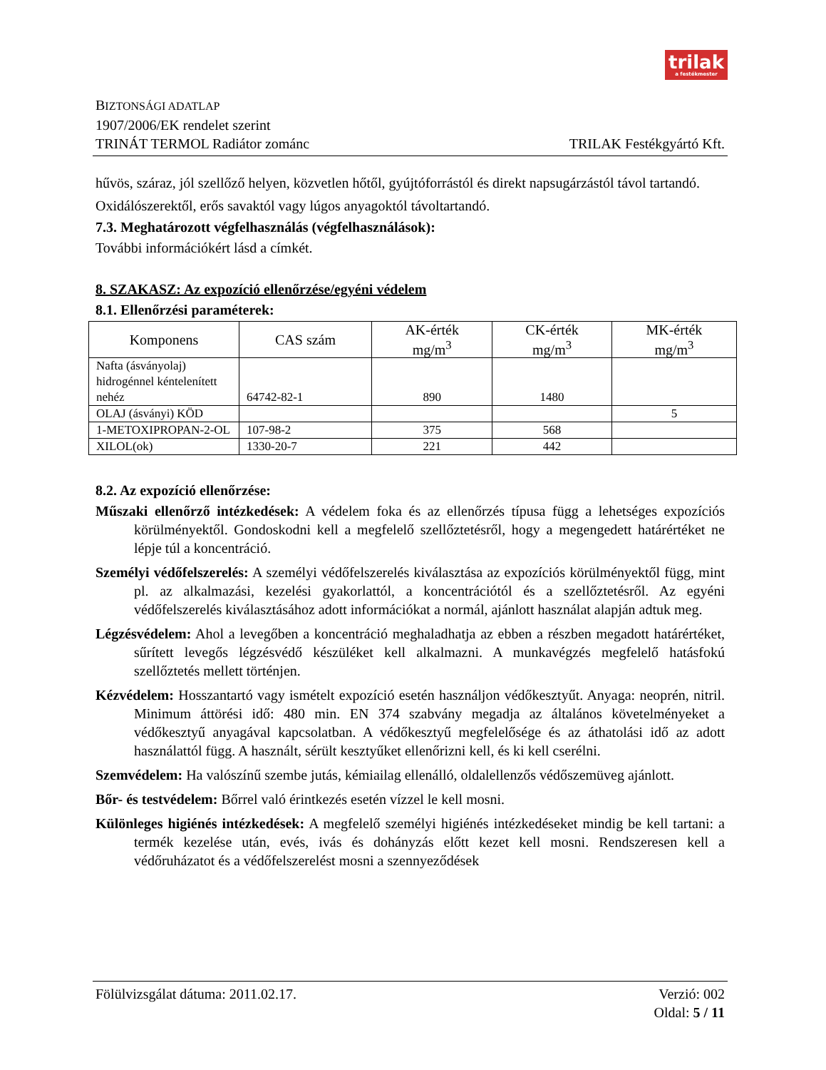trilak
a festékmester
BIZTONSÁGI ADATLAP
1907/2006/EK rendelet szerint
TRINÁT TERMOL Radiátor zománc
TRILAK Festékgyártó Kft.
hűvös, száraz, jól szellőző helyen, közvetlen hőtől, gyújtóforrástól és direkt napsugárzástól távol tartandó.
Oxidálószerektől, erős savaktól vagy lúgos anyagoktól távoltartandó.
7.3. Meghatározott végfelhasználás (végfelhasználások):
További információkért lásd a címkét.
8. SZAKASZ: Az expozíció ellenőrzése/egyéni védelem
8.1. Ellenőrzési paraméterek:
| Komponens | CAS szám | AK-érték mg/m<sup>3</sup> | CK-érték mg/m<sup>3</sup> | MK-érték mg/m<sup>3</sup> |
| --- | --- | --- | --- | --- |
| Nafta (ásványolaj) hidrogénnel kéntelenített nehéz | 64742-82-1 | 890 | 1480 | |
| OLAJ (ásványi) KÖD | | | | 5 |
| 1-METOXIPROPAN-2-OL | 107-98-2 | 375 | 568 | |
| XILOL(ok) | 1330-20-7 | 221 | 442 | |
8.2. Az expozíció ellenőrzése:
Műszaki ellenőrző intézkedések: A védelem foka és az ellenőrzés típusa függ a lehetséges expozíciós körülményektől. Gondoskodni kell a megfelelő szellőztetésről, hogy a megengedett határértéket ne lépje túl a koncentráció.
Személyi védőfelszerelés: A személyi védőfelszerelés kiválasztása az expozíciós körülményektől függ, mint pl. az alkalmazási, kezelési gyakorlattól, a koncentrációtól és a szellőztetésről. Az egyéni védőfelszerelés kiválasztásához adott információkat a normál, ajánlott használat alapján adtuk meg.
Légzésvédelem: Ahol a levegőben a koncentráció meghaladhatja az ebben a részben megadott határértéket, sűrített levegős légzésvédő készüléket kell alkalmazni. A munkavégzés megfelelő hatásfokú szellőztetés mellett történjen.
Kézvédelem: Hosszantartó vagy ismételt expozíció esetén használjon védőkesztyűt. Anyaga: neoprén, nitril. Minimum áttörési idő: 480 min. EN 374 szabvány megadja az általános követelményeket a védőkesztyű anyagával kapcsolatban. A védőkesztyű megfelelősége és az áthatolási idő az adott használattól függ. A használt, sérült kesztyűket ellenőrizni kell, és ki kell cserélni.
Szemvédelem: Ha valószínű szembe jutás, kémiailag ellenálló, oldalellenzős védőszemüveg ajánlott.
Bőr- és testvédelem: Bőrrel való érintkezés esetén vízzel le kell mosni.
Különleges higiénés intézkedések: A megfelelő személyi higiénés intézkedéseket mindig be kell tartani: a termék kezelése után, evés, ivás és dohányzás előtt kezet kell mosni. Rendszeresen kell a védőruházatot és a védőfelszerelést mosni a szennyeződések
Fölülvizsgálat dátuma: 2011.02.17.
Verzió: 002
Oldal: 5 / 11